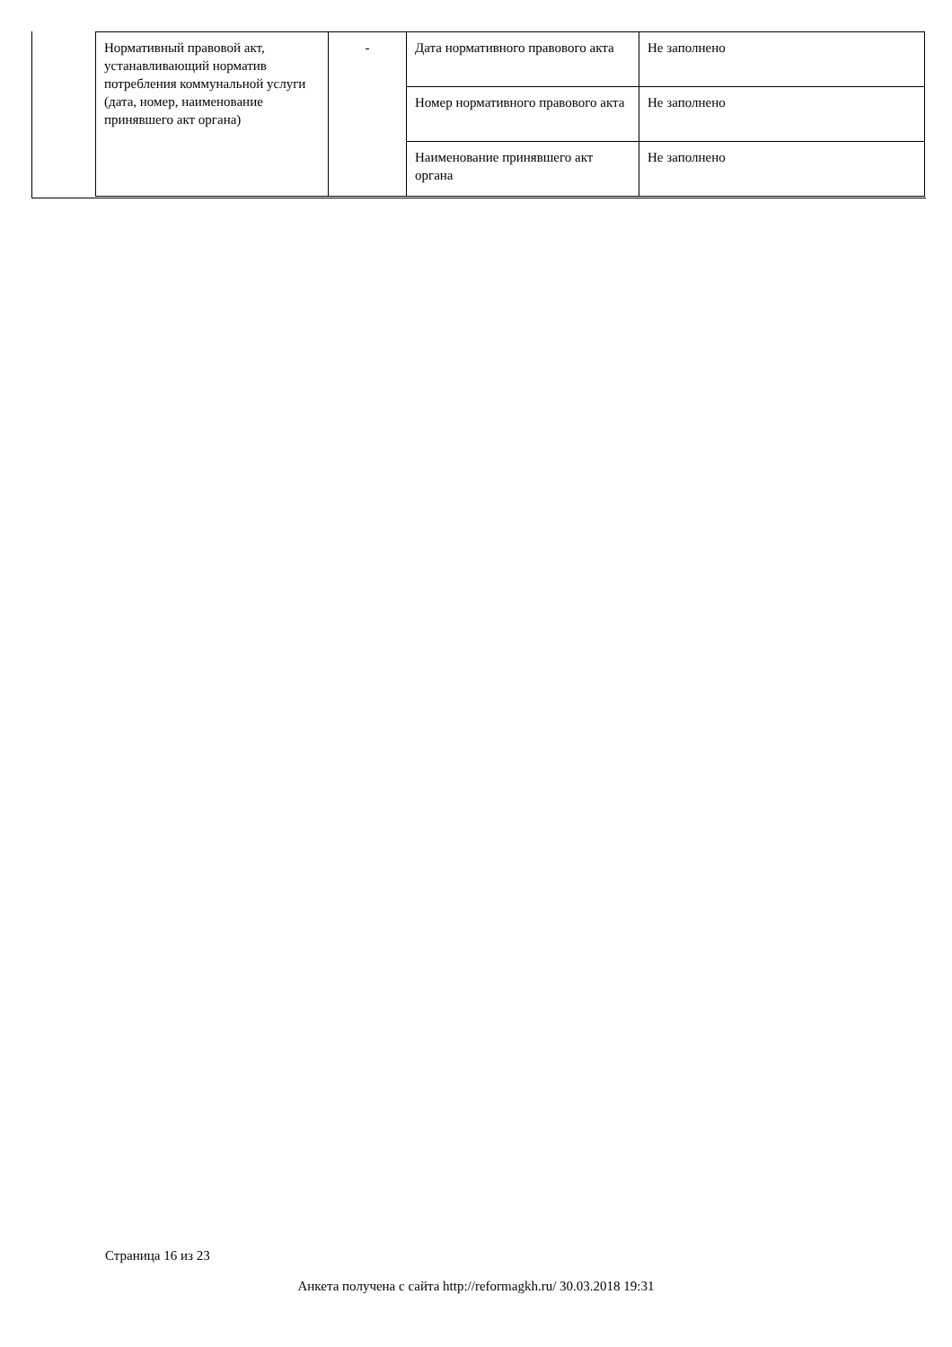| Нормативный правовой акт, устанавливающий норматив потребления коммунальной услуги (дата, номер, наименование принявшего акт органа) | - | Дата нормативного правового акта | Не заполнено |
| | | Номер нормативного правового акта | Не заполнено |
| | | Наименование принявшего акт органа | Не заполнено |
Страница 16 из 23
Анкета получена с сайта http://reformagkh.ru/ 30.03.2018 19:31